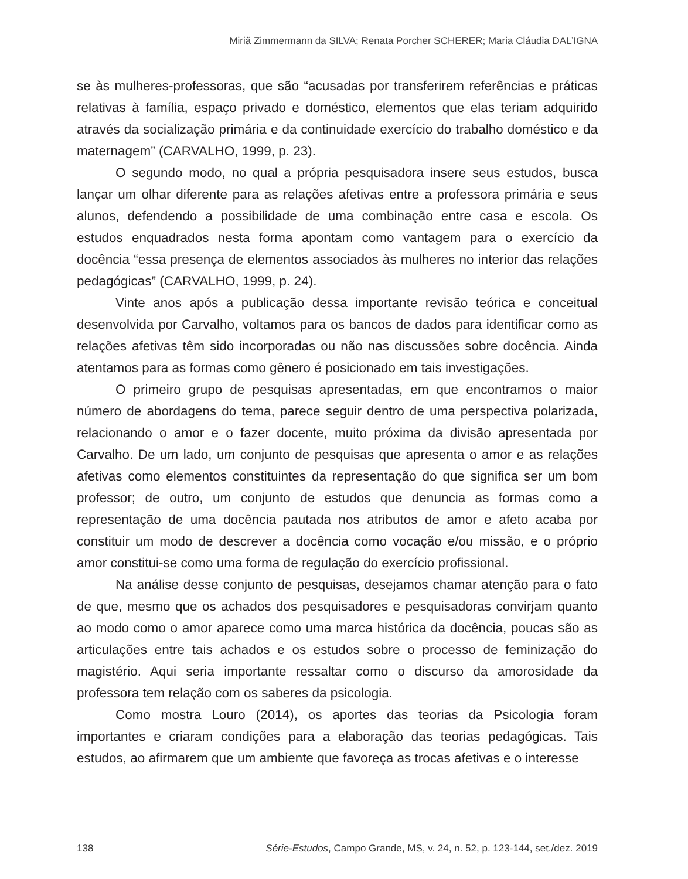Miriã Zimmermann da SILVA; Renata Porcher SCHERER; Maria Cláudia DAL’IGNA
se às mulheres-professoras, que são “acusadas por transferirem referências e práticas relativas à família, espaço privado e doméstico, elementos que elas teriam adquirido através da socialização primária e da continuidade exercício do trabalho doméstico e da maternagem” (CARVALHO, 1999, p. 23).
O segundo modo, no qual a própria pesquisadora insere seus estudos, busca lançar um olhar diferente para as relações afetivas entre a professora primária e seus alunos, defendendo a possibilidade de uma combinação entre casa e escola. Os estudos enquadrados nesta forma apontam como vantagem para o exercício da docência “essa presença de elementos associados às mulheres no interior das relações pedagógicas” (CARVALHO, 1999, p. 24).
Vinte anos após a publicação dessa importante revisão teórica e conceitual desenvolvida por Carvalho, voltamos para os bancos de dados para identificar como as relações afetivas têm sido incorporadas ou não nas discussões sobre docência. Ainda atentamos para as formas como gênero é posicionado em tais investigações.
O primeiro grupo de pesquisas apresentadas, em que encontramos o maior número de abordagens do tema, parece seguir dentro de uma perspectiva polarizada, relacionando o amor e o fazer docente, muito próxima da divisão apresentada por Carvalho. De um lado, um conjunto de pesquisas que apresenta o amor e as relações afetivas como elementos constituintes da representação do que significa ser um bom professor; de outro, um conjunto de estudos que denuncia as formas como a representação de uma docência pautada nos atributos de amor e afeto acaba por constituir um modo de descrever a docência como vocação e/ou missão, e o próprio amor constitui-se como uma forma de regulação do exercício profissional.
Na análise desse conjunto de pesquisas, desejamos chamar atenção para o fato de que, mesmo que os achados dos pesquisadores e pesquisadoras convirjam quanto ao modo como o amor aparece como uma marca histórica da docência, poucas são as articulações entre tais achados e os estudos sobre o processo de feminização do magistério. Aqui seria importante ressaltar como o discurso da amorosidade da professora tem relação com os saberes da psicologia.
Como mostra Louro (2014), os aportes das teorias da Psicologia foram importantes e criaram condições para a elaboração das teorias pedagógicas. Tais estudos, ao afirmarem que um ambiente que favoreça as trocas afetivas e o interesse
138 Série-Estudos, Campo Grande, MS, v. 24, n. 52, p. 123-144, set./dez. 2019